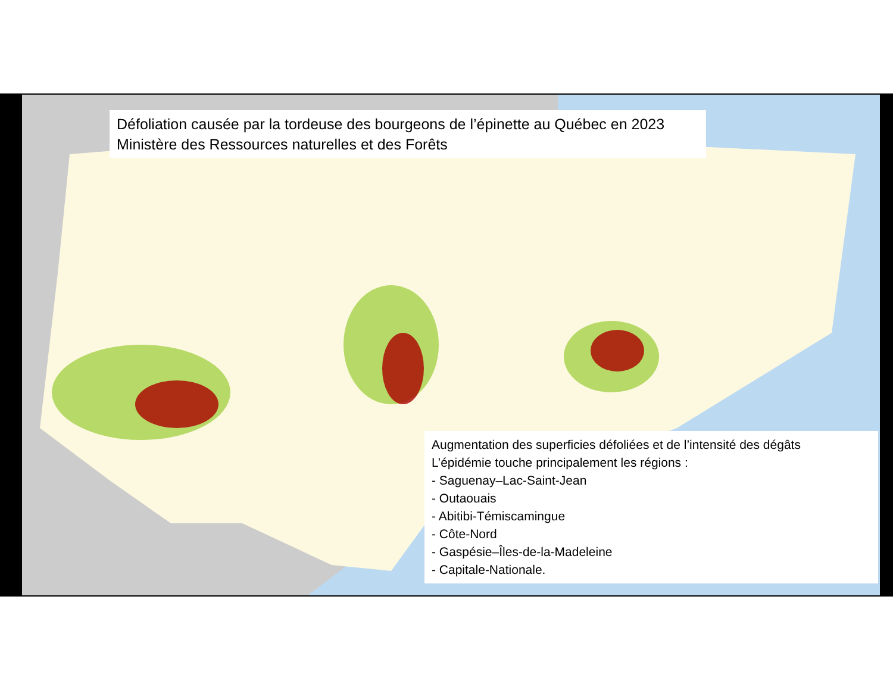Défoliation causée par la tordeuse des bourgeons de l’épinette au Québec en 2023
Ministère des Ressources naturelles et des Forêts
Augmentation des superficies défoliées et de l’intensité des dégâts
L’épidémie touche principalement les régions :
- Saguenay–Lac-Saint-Jean
- Outaouais
- Abitibi-Témiscamingue
- Côte-Nord
- Gaspésie–Îles-de-la-Madeleine
- Capitale-Nationale.